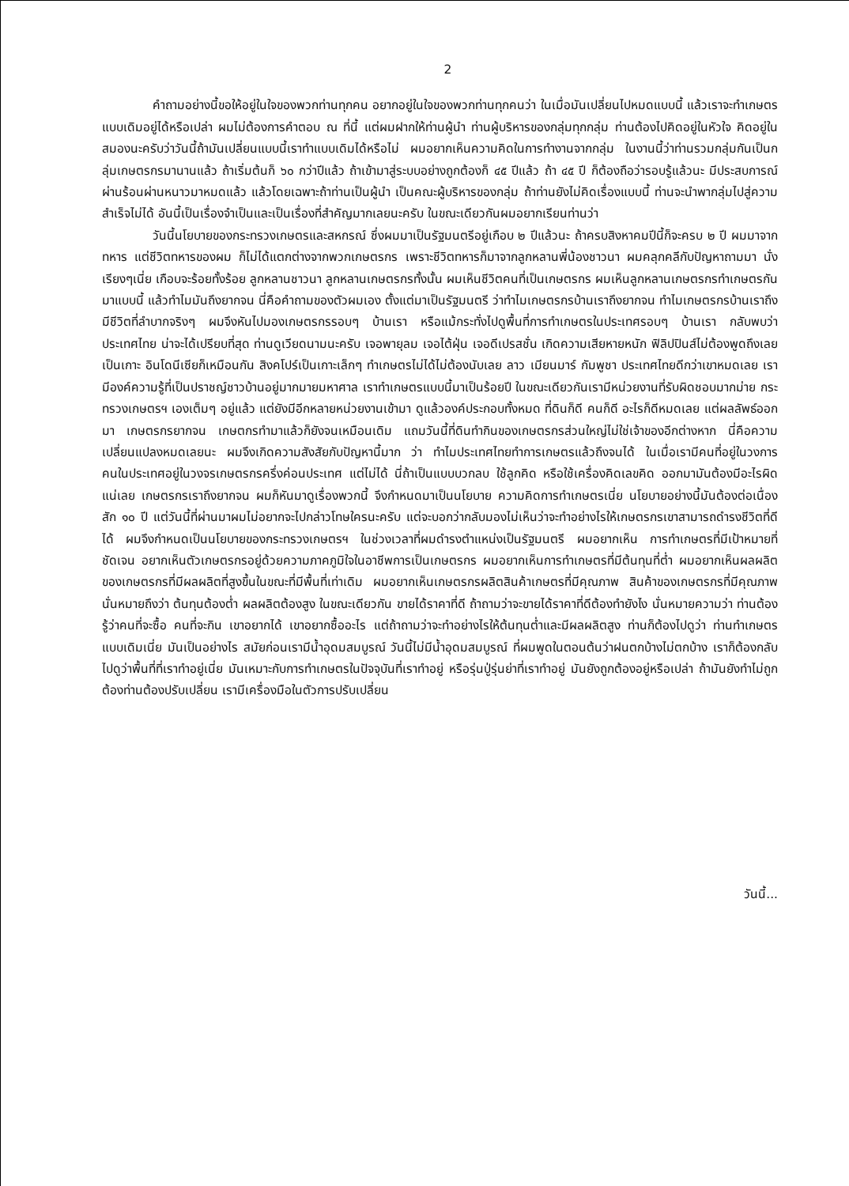2
คำถามอย่างนี้ขอให้อยู่ในใจของพวกท่านทุกคน อยากอยู่ในใจของพวกท่านทุกคนว่า ในเมื่อมันเปลี่ยนไปหมดแบบนี้ แล้วเราจะทำเกษตรแบบเดิมอยู่ได้หรือเปล่า ผมไม่ต้องการคำตอบ ณ ที่นี้ แต่ผมฝากให้ท่านผู้นำ ท่านผู้บริหารของกลุ่มทุกกลุ่ม ท่านต้องไปคิดอยู่ในหัวใจ คิดอยู่ในสมองนะครับว่าวันนี้ถ้ามันเปลี่ยนแบบนี้เราทำแบบเดิมได้หรือไม่ ผมอยากเห็นความคิดในการทำงานจากกลุ่ม ในงานนี้ว่าท่านรวมกลุ่มกันเป็นกลุ่มเกษตรกรมานานแล้ว ถ้าเริ่มต้นก็ ๖๐ กว่าปีแล้ว ถ้าเข้ามาสู่ระบบอย่างถูกต้องก็ ๔๕ ปีแล้ว ถ้า ๔๕ ปี ก็ต้องถือว่ารอบรู้แล้วนะ มีประสบการณ์ผ่านร้อนผ่านหนาวมาหมดแล้ว แล้วโดยเฉพาะถ้าท่านเป็นผู้นำ เป็นคณะผู้บริหารของกลุ่ม ถ้าท่านยังไม่คิดเรื่องแบบนี้ ท่านจะนำพากลุ่มไปสู่ความสำเร็จไม่ได้ อันนี้เป็นเรื่องจำเป็นและเป็นเรื่องที่สำคัญมากเลยนะครับ ในขณะเดียวกันผมอยากเรียนท่านว่า
วันนี้นโยบายของกระทรวงเกษตรและสหกรณ์ ซึ่งผมมาเป็นรัฐมนตรีอยู่เกือบ ๒ ปีแล้วนะ ถ้าครบสิงหาคมปีนี้ก็จะครบ ๒ ปี ผมมาจากทหาร แต่ชีวิตทหารของผม ก็ไม่ได้แตกต่างจากพวกเกษตรกร เพราะชีวิตทหารก็มาจากลูกหลานพี่น้องชาวนา ผมคลุกคลีกับปัญหาถามมา นั่งเรียงๆเนี่ย เกือบจะร้อยทั้งร้อย ลูกหลานชาวนา ลูกหลานเกษตรกรทั้งนั้น ผมเห็นชีวิตคนที่เป็นเกษตรกร ผมเห็นลูกหลานเกษตรกรทำเกษตรกันมาแบบนี้ แล้วทำไมมันถึงยากจน นี่คือคำถามของตัวผมเอง ตั้งแต่มาเป็นรัฐมนตรี ว่าทำไมเกษตรกรบ้านเราถึงยากจน ทำไมเกษตรกรบ้านเราถึงมีชีวิตที่ลำบากจริงๆ ผมจึงหันไปมองเกษตรกรรอบๆ บ้านเรา หรือแม้กระทั่งไปดูพื้นที่การทำเกษตรในประเทศรอบๆ บ้านเรา กลับพบว่า ประเทศไทย น่าจะได้เปรียบที่สุด ท่านดูเวียดนามนะครับ เจอพายุลม เจอไต้ฝุ่น เจอดีเปรสชั่น เกิดความเสียหายหนัก ฟิลิปปินส์ไม่ต้องพูดถึงเลยเป็นเกาะ อินโดนีเซียก็เหมือนกัน สิงคโปร์เป็นเกาะเล็กๆ ทำเกษตรไม่ได้ไม่ต้องนับเลย ลาว เมียนมาร์ กัมพูชา ประเทศไทยดีกว่าเขาหมดเลย เรามีองค์ความรู้ที่เป็นปราชญ์ชาวบ้านอยู่มากมายมหาศาล เราทำเกษตรแบบนี้มาเป็นร้อยปี ในขณะเดียวกันเรามีหน่วยงานที่รับผิดชอบมากม่าย กระทรวงเกษตรฯ เองเต็มๆ อยู่แล้ว แต่ยังมีอีกหลายหน่วยงานเข้ามา ดูแล้วองค์ประกอบทั้งหมด ที่ดินก็ดี คนก็ดี อะไรก็ดีหมดเลย แต่ผลลัพธ์ออกมา เกษตรกรยากจน เกษตกรทำมาแล้วก็ยังจนเหมือนเดิม แถมวันนี้ที่ดินทำกินของเกษตรกรส่วนใหญ่ไม่ใช่เจ้าของอีกต่างหาก นี่คือความเปลี่ยนแปลงหมดเลยนะ ผมจึงเกิดความสังสัยกับปัญหานี้มาก ว่า ทำไมประเทศไทยทำการเกษตรแล้วถึงจนได้ ในเมื่อเรามีคนที่อยู่ในวงการ คนในประเทศอยู่ในวงจรเกษตรกรครึ่งค่อนประเทศ แต่ไม่ได้ นี่ถ้าเป็นแบบบวกลบ ใช้ลูกคิด หรือใช้เครื่องคิดเลขคิด ออกมามันต้องมีอะไรผิดแน่เลย เกษตรกรเราถึงยากจน ผมก็หันมาดูเรื่องพวกนี้ จึงกำหนดมาเป็นนโยบาย ความคิดการทำเกษตรเนี่ย นโยบายอย่างนี้มันต้องต่อเนื่องสัก ๑๐ ปี แต่วันนี้ที่ผ่านมาผมไม่อยากจะไปกล่าวโทษใครนะครับ แต่จะบอกว่ากลับมองไม่เห็นว่าจะทำอย่างไรให้เกษตรกรเขาสามารถดำรงชีวิตที่ดีได้ ผมจึงกำหนดเป็นนโยบายของกระทรวงเกษตรฯ ในช่วงเวลาที่ผมดำรงตำแหน่งเป็นรัฐมนตรี ผมอยากเห็น การทำเกษตรที่มีเป้าหมายที่ชัดเจน อยากเห็นตัวเกษตรกรอยู่ด้วยความภาคภูมิใจในอาชีพการเป็นเกษตรกร ผมอยากเห็นการทำเกษตรที่มีต้นทุนที่ต่ำ ผมอยากเห็นผลผลิตของเกษตรกรที่มีผลผลิตที่สูงขึ้นในขณะที่มีพื้นที่เท่าเดิม ผมอยากเห็นเกษตรกรผลิตสินค้าเกษตรที่มีคุณภาพ สินค้าของเกษตรกรที่มีคุณภาพนั่นหมายถึงว่า ต้นทุนต้องต่ำ ผลผลิตต้องสูง ในขณะเดียวกัน ขายได้ราคาที่ดี ถ้าถามว่าจะขายได้ราคาที่ดีต้องทำยังไง นั่นหมายความว่า ท่านต้องรู้ว่าคนที่จะซื้อ คนที่จะกิน เขาอยากได้ เขาอยากซื้ออะไร แต่ถ้าถามว่าจะทำอย่างไรให้ต้นทุนต่ำและมีผลผลิตสูง ท่านก็ต้องไปดูว่า ท่านทำเกษตรแบบเดิมเนี่ย มันเป็นอย่างไร สมัยก่อนเรามีน้ำอุดมสมบูรณ์ วันนี้ไม่มีน้ำอุดมสมบูรณ์ ที่ผมพูดในตอนต้นว่าฝนตกบ้างไม่ตกบ้าง เราก็ต้องกลับไปดูว่าพื้นที่ที่เราทำอยู่เนี่ย มันเหมาะกับการทำเกษตรในปัจจุบันที่เราทำอยู่ หรือรุ่นปู่รุ่นย่าที่เราทำอยู่ มันยังถูกต้องอยู่หรือเปล่า ถ้ามันยังทำไม่ถูกต้องท่านต้องปรับเปลี่ยน เรามีเครื่องมือในตัวการปรับเปลี่ยน
วันนี้...